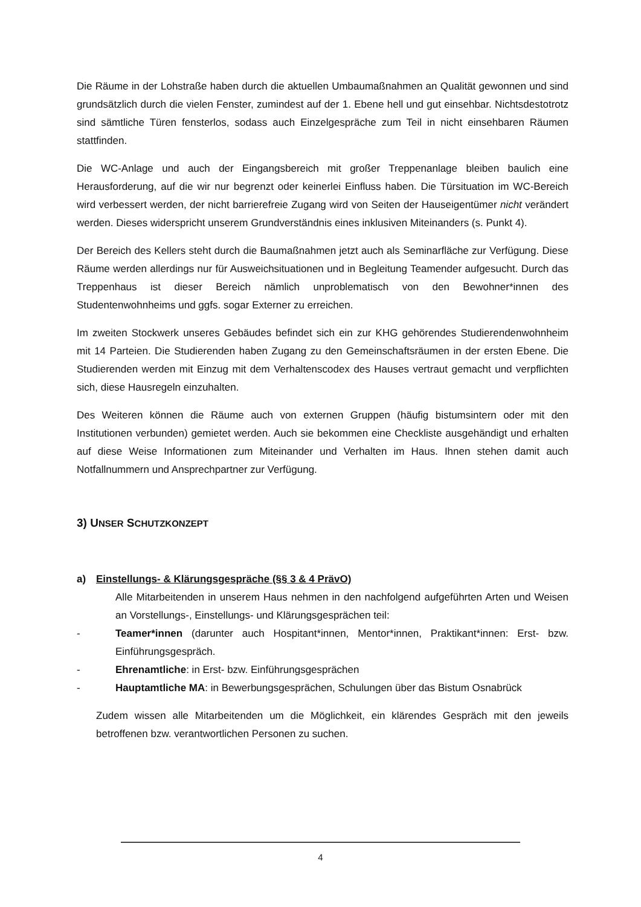Die Räume in der Lohstraße haben durch die aktuellen Umbaumaßnahmen an Qualität gewonnen und sind grundsätzlich durch die vielen Fenster, zumindest auf der 1. Ebene hell und gut einsehbar. Nichtsdestotrotz sind sämtliche Türen fensterlos, sodass auch Einzelgespräche zum Teil in nicht einsehbaren Räumen stattfinden.
Die WC-Anlage und auch der Eingangsbereich mit großer Treppenanlage bleiben baulich eine Herausforderung, auf die wir nur begrenzt oder keinerlei Einfluss haben. Die Türsituation im WC-Bereich wird verbessert werden, der nicht barrierefreie Zugang wird von Seiten der Hauseigentümer nicht verändert werden. Dieses widerspricht unserem Grundverständnis eines inklusiven Miteinanders (s. Punkt 4).
Der Bereich des Kellers steht durch die Baumaßnahmen jetzt auch als Seminarfläche zur Verfügung. Diese Räume werden allerdings nur für Ausweichsituationen und in Begleitung Teamender aufgesucht. Durch das Treppenhaus ist dieser Bereich nämlich unproblematisch von den Bewohner*innen des Studentenwohnheims und ggfs. sogar Externer zu erreichen.
Im zweiten Stockwerk unseres Gebäudes befindet sich ein zur KHG gehörendes Studierendenwohnheim mit 14 Parteien. Die Studierenden haben Zugang zu den Gemeinschaftsräumen in der ersten Ebene. Die Studierenden werden mit Einzug mit dem Verhaltenscodex des Hauses vertraut gemacht und verpflichten sich, diese Hausregeln einzuhalten.
Des Weiteren können die Räume auch von externen Gruppen (häufig bistumsintern oder mit den Institutionen verbunden) gemietet werden. Auch sie bekommen eine Checkliste ausgehändigt und erhalten auf diese Weise Informationen zum Miteinander und Verhalten im Haus. Ihnen stehen damit auch Notfallnummern und Ansprechpartner zur Verfügung.
3) UNSER SCHUTZKONZEPT
a) Einstellungs- & Klärungsgespräche (§§ 3 & 4 PrävO)
Alle Mitarbeitenden in unserem Haus nehmen in den nachfolgend aufgeführten Arten und Weisen an Vorstellungs-, Einstellungs- und Klärungsgesprächen teil:
- Teamer*innen (darunter auch Hospitant*innen, Mentor*innen, Praktikant*innen: Erst- bzw. Einführungsgespräch.
- Ehrenamtliche: in Erst- bzw. Einführungsgesprächen
- Hauptamtliche MA: in Bewerbungsgesprächen, Schulungen über das Bistum Osnabrück
Zudem wissen alle Mitarbeitenden um die Möglichkeit, ein klärendes Gespräch mit den jeweils betroffenen bzw. verantwortlichen Personen zu suchen.
4